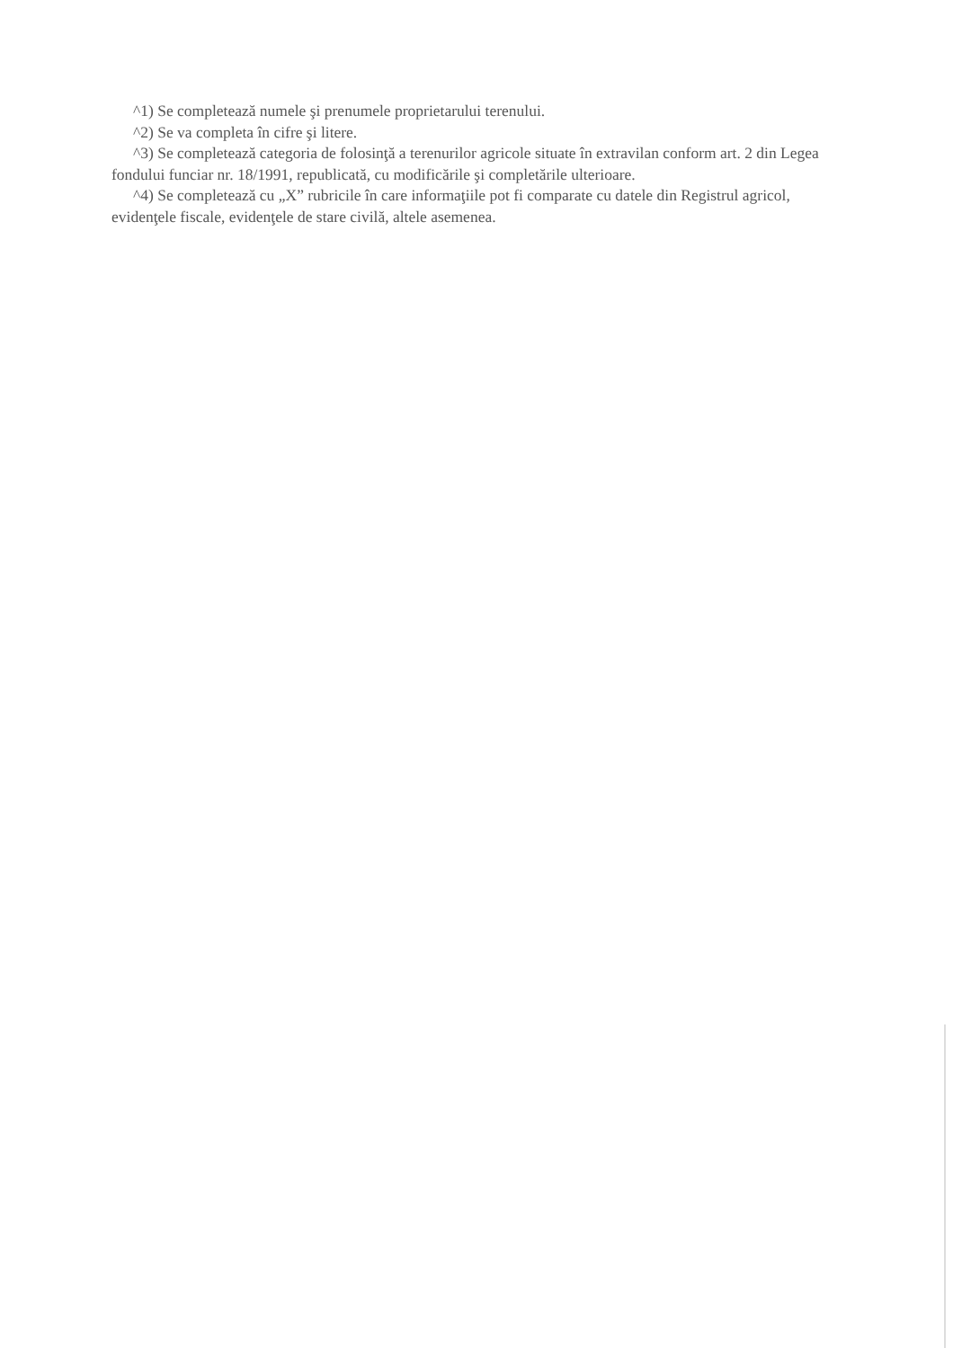^1) Se completează numele şi prenumele proprietarului terenului.
^2) Se va completa în cifre şi litere.
^3) Se completează categoria de folosinţă a terenurilor agricole situate în extravilan conform art. 2 din Legea fondului funciar nr. 18/1991, republicată, cu modificările şi completările ulterioare.
^4) Se completează cu „X” rubricile în care informaţiile pot fi comparate cu datele din Registrul agricol, evidenţele fiscale, evidenţele de stare civilă, altele asemenea.